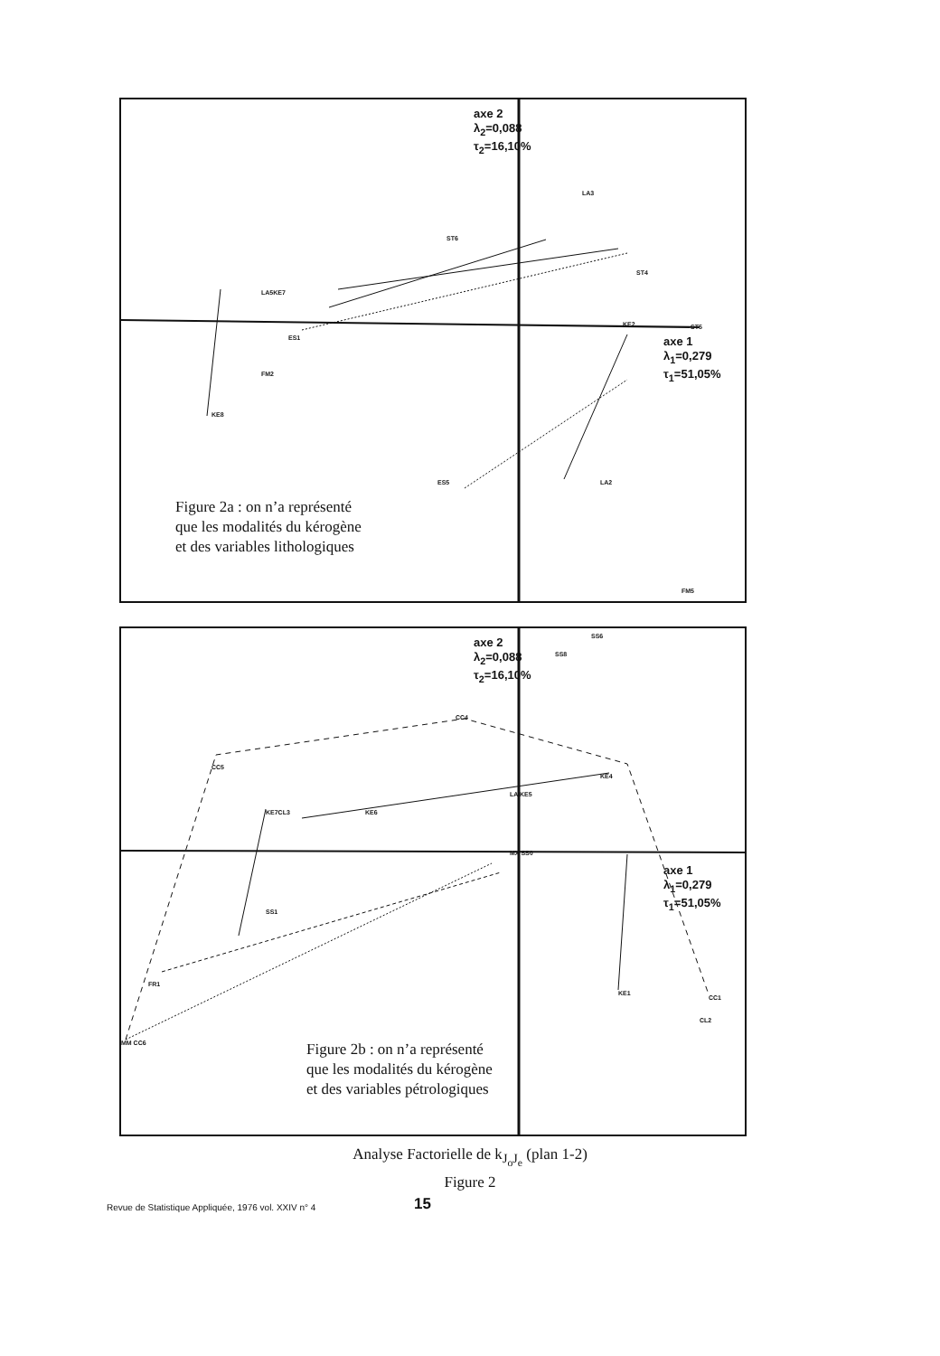axe 2
λ<sub>2</sub>=0,088
τ<sub>2</sub>=16,10%
axe 1
λ<sub>1</sub>=0,279
τ<sub>1</sub>=51,05%
LA3
ST6
LA5KE7
FM2
ES1
ST4
KE2
KE8
ES5 LA2
ST5
FM5
Figure 2a : on n’a représenté
que les modalités du kérogène
et des variables lithologiques
axe 2
λ<sub>2</sub>=0,088
τ<sub>2</sub>=16,10%
axe 1
λ<sub>1</sub>=0,279
τ<sub>1</sub>=51,05%
SS6
SS8
CC4
CC5
KE7CL3 KE6
LA KE5
KE4
MX SS0
SS1
FR1
MM CC6
KE1
CC1
CL2
Figure 2b : on n’a représenté
que les modalités du kérogène
et des variables pétrologiques
Analyse Factorielle de k<sub>J<sub>o</sub>J<sub>e</sub></sub> (plan 1-2)
Figure 2
Revue de Statistique Appliquée, 1976 vol. XXIV n° 4
15